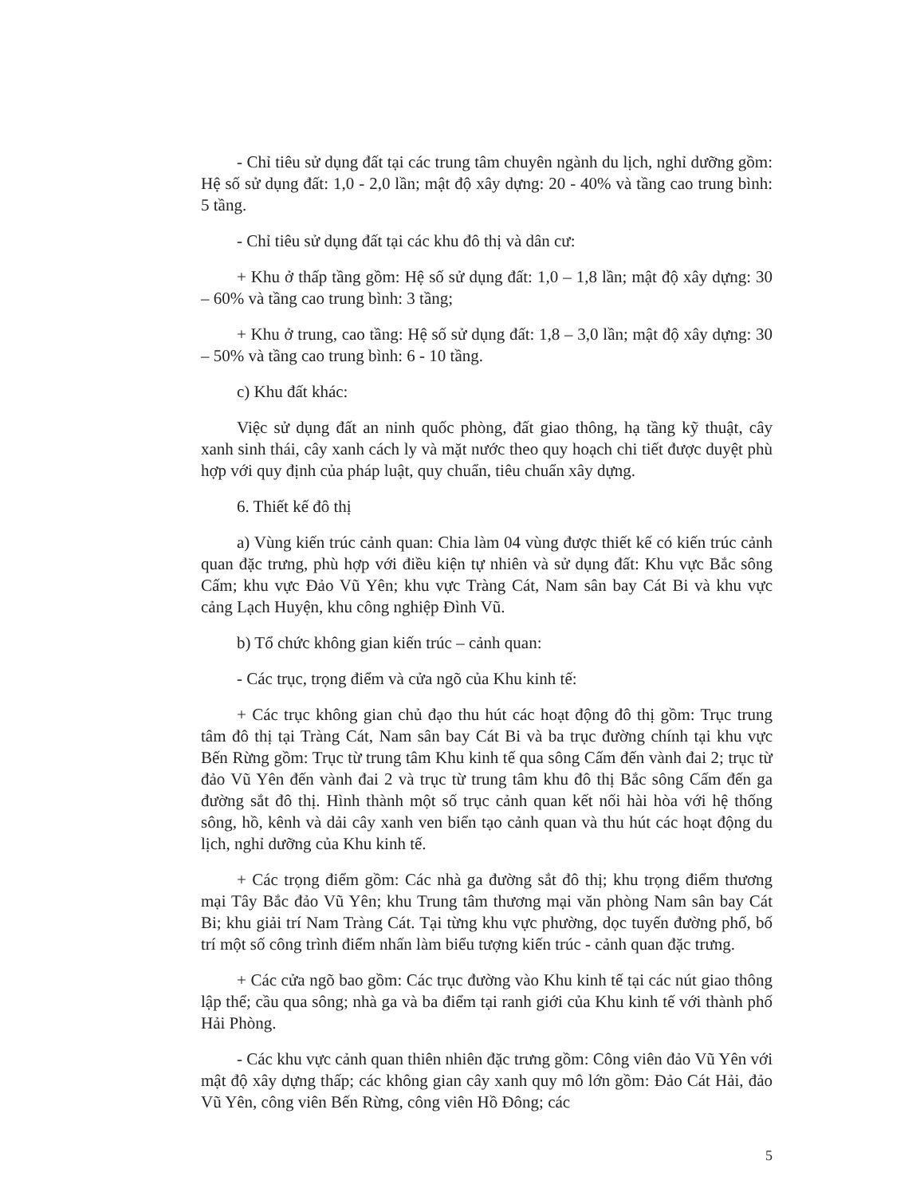- Chỉ tiêu sử dụng đất tại các trung tâm chuyên ngành du lịch, nghỉ dưỡng gồm: Hệ số sử dụng đất: 1,0 - 2,0 lần; mật độ xây dựng: 20 - 40% và tầng cao trung bình: 5 tầng.
- Chỉ tiêu sử dụng đất tại các khu đô thị và dân cư:
+ Khu ở thấp tầng gồm: Hệ số sử dụng đất: 1,0 – 1,8 lần; mật độ xây dựng: 30 – 60% và tầng cao trung bình: 3 tầng;
+ Khu ở trung, cao tầng: Hệ số sử dụng đất: 1,8 – 3,0 lần; mật độ xây dựng: 30 – 50% và tầng cao trung bình: 6 - 10 tầng.
c) Khu đất khác:
Việc sử dụng đất an ninh quốc phòng, đất giao thông, hạ tầng kỹ thuật, cây xanh sinh thái, cây xanh cách ly và mặt nước theo quy hoạch chi tiết được duyệt phù hợp với quy định của pháp luật, quy chuẩn, tiêu chuẩn xây dựng.
6. Thiết kế đô thị
a) Vùng kiến trúc cảnh quan: Chia làm 04 vùng được thiết kế có kiến trúc cảnh quan đặc trưng, phù hợp với điều kiện tự nhiên và sử dụng đất: Khu vực Bắc sông Cấm; khu vực Đảo Vũ Yên; khu vực Tràng Cát, Nam sân bay Cát Bi và khu vực cảng Lạch Huyện, khu công nghiệp Đình Vũ.
b) Tổ chức không gian kiến trúc – cảnh quan:
- Các trục, trọng điểm và cửa ngõ của Khu kinh tế:
+ Các trục không gian chủ đạo thu hút các hoạt động đô thị gồm: Trục trung tâm đô thị tại Tràng Cát, Nam sân bay Cát Bi và ba trục đường chính tại khu vực Bến Rừng gồm: Trục từ trung tâm Khu kinh tế qua sông Cấm đến vành đai 2; trục từ đảo Vũ Yên đến vành đai 2 và trục từ trung tâm khu đô thị Bắc sông Cấm đến ga đường sắt đô thị. Hình thành một số trục cảnh quan kết nối hài hòa với hệ thống sông, hồ, kênh và dải cây xanh ven biển tạo cảnh quan và thu hút các hoạt động du lịch, nghỉ dưỡng của Khu kinh tế.
+ Các trọng điểm gồm: Các nhà ga đường sắt đô thị; khu trọng điểm thương mại Tây Bắc đảo Vũ Yên; khu Trung tâm thương mại văn phòng Nam sân bay Cát Bi; khu giải trí Nam Tràng Cát. Tại từng khu vực phường, dọc tuyến đường phố, bố trí một số công trình điểm nhấn làm biểu tượng kiến trúc - cảnh quan đặc trưng.
+ Các cửa ngõ bao gồm: Các trục đường vào Khu kinh tế tại các nút giao thông lập thể; cầu qua sông; nhà ga và ba điểm tại ranh giới của Khu kinh tế với thành phố Hải Phòng.
- Các khu vực cảnh quan thiên nhiên đặc trưng gồm: Công viên đảo Vũ Yên với mật độ xây dựng thấp; các không gian cây xanh quy mô lớn gồm: Đảo Cát Hải, đảo Vũ Yên, công viên Bến Rừng, công viên Hồ Đông; các
5